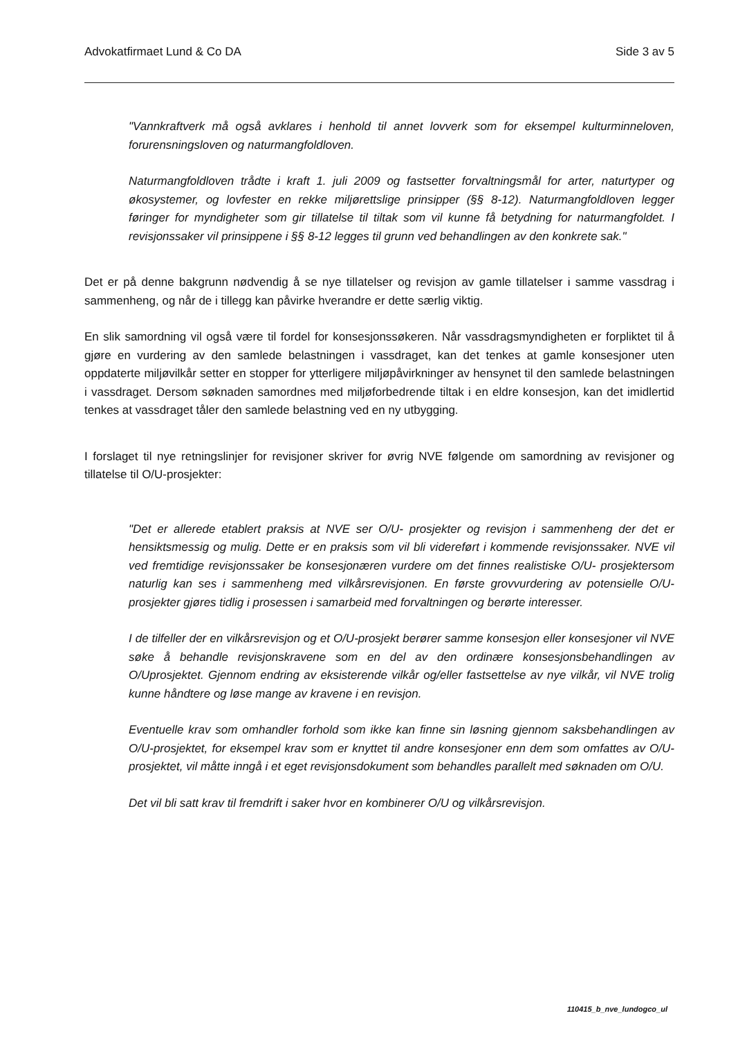Advokatfirmaet Lund & Co DA Side 3 av 5
"Vannkraftverk må også avklares i henhold til annet lovverk som for eksempel kulturminneloven, forurensningsloven og naturmangfoldloven.
Naturmangfoldloven trådte i kraft 1. juli 2009 og fastsetter forvaltningsmål for arter, naturtyper og økosystemer, og lovfester en rekke miljørettslige prinsipper (§§ 8-12). Naturmangfoldloven legger føringer for myndigheter som gir tillatelse til tiltak som vil kunne få betydning for naturmangfoldet. I revisjonssaker vil prinsippene i §§ 8-12 legges til grunn ved behandlingen av den konkrete sak."
Det er på denne bakgrunn nødvendig å se nye tillatelser og revisjon av gamle tillatelser i samme vassdrag i sammenheng, og når de i tillegg kan påvirke hverandre er dette særlig viktig.
En slik samordning vil også være til fordel for konsesjonssøkeren. Når vassdragsmyndigheten er forpliktet til å gjøre en vurdering av den samlede belastningen i vassdraget, kan det tenkes at gamle konsesjoner uten oppdaterte miljøvilkår setter en stopper for ytterligere miljøpåvirkninger av hensynet til den samlede belastningen i vassdraget. Dersom søknaden samordnes med miljøforbedrende tiltak i en eldre konsesjon, kan det imidlertid tenkes at vassdraget tåler den samlede belastning ved en ny utbygging.
I forslaget til nye retningslinjer for revisjoner skriver for øvrig NVE følgende om samordning av revisjoner og tillatelse til O/U-prosjekter:
"Det er allerede etablert praksis at NVE ser O/U- prosjekter og revisjon i sammenheng der det er hensiktsmessig og mulig. Dette er en praksis som vil bli videreført i kommende revisjonssaker. NVE vil ved fremtidige revisjonssaker be konsesjonæren vurdere om det finnes realistiske O/U- prosjektersom naturlig kan ses i sammenheng med vilkårsrevisjonen. En første grovvurdering av potensielle O/U-prosjekter gjøres tidlig i prosessen i samarbeid med forvaltningen og berørte interesser.
I de tilfeller der en vilkårsrevisjon og et O/U-prosjekt berører samme konsesjon eller konsesjoner vil NVE søke å behandle revisjonskravene som en del av den ordinære konsesjonsbehandlingen av O/Uprosjektet. Gjennom endring av eksisterende vilkår og/eller fastsettelse av nye vilkår, vil NVE trolig kunne håndtere og løse mange av kravene i en revisjon.
Eventuelle krav som omhandler forhold som ikke kan finne sin løsning gjennom saksbehandlingen av O/U-prosjektet, for eksempel krav som er knyttet til andre konsesjoner enn dem som omfattes av O/U-prosjektet, vil måtte inngå i et eget revisjonsdokument som behandles parallelt med søknaden om O/U.
Det vil bli satt krav til fremdrift i saker hvor en kombinerer O/U og vilkårsrevisjon.
110415_b_nve_lundogco_ul